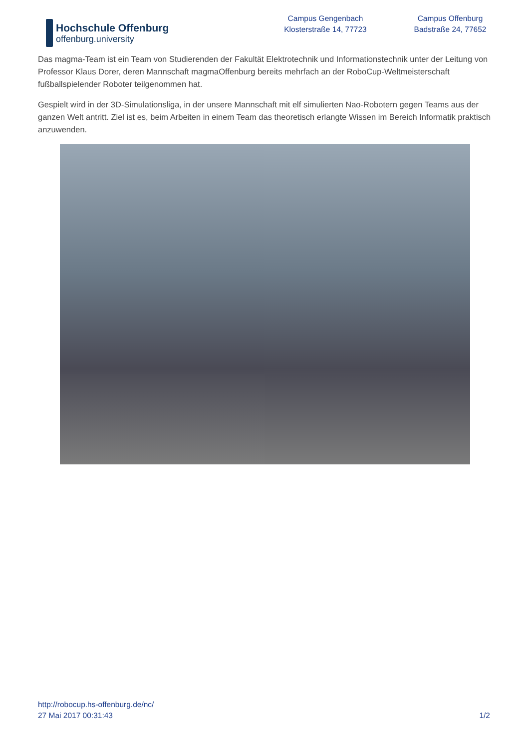Hochschule Offenburg
offenburg.university
Campus Gengenbach
Klosterstraße 14, 77723
Campus Offenburg
Badstraße 24, 77652
Das magma-Team ist ein Team von Studierenden der Fakultät Elektrotechnik und Informationstechnik unter der Leitung von Professor Klaus Dorer, deren Mannschaft magmaOffenburg bereits mehrfach an der RoboCup-Weltmeisterschaft fußballspielender Roboter teilgenommen hat.
Gespielt wird in der 3D-Simulationsliga, in der unsere Mannschaft mit elf simulierten Nao-Robotern gegen Teams aus der ganzen Welt antritt. Ziel ist es, beim Arbeiten in einem Team das theoretisch erlangte Wissen im Bereich Informatik praktisch anzuwenden.
http://robocup.hs-offenburg.de/nc/
27 Mai 2017 00:31:43 1/2